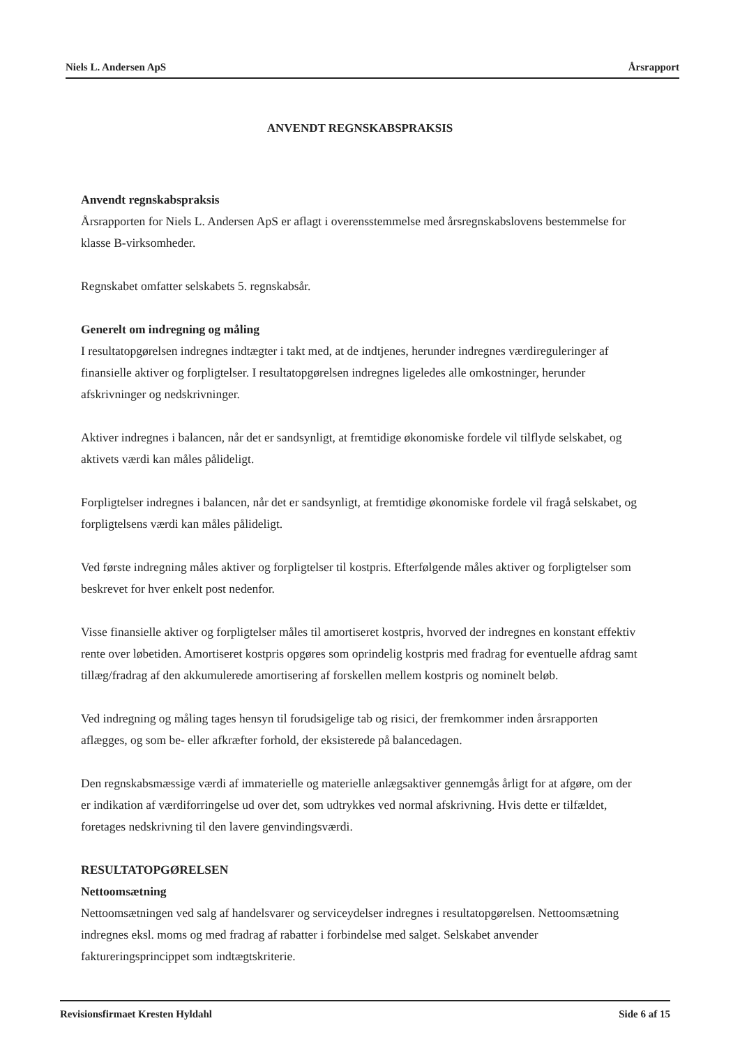Niels L. Andersen ApS Årsrapport
ANVENDT REGNSKABSPRAKSIS
Anvendt regnskabspraksis
Årsrapporten for Niels L. Andersen ApS er aflagt i overensstemmelse med årsregnskabslovens bestemmelse for klasse B-virksomheder.
Regnskabet omfatter selskabets 5. regnskabsår.
Generelt om indregning og måling
I resultatopgørelsen indregnes indtægter i takt med, at de indtjenes, herunder indregnes værdireguleringer af finansielle aktiver og forpligtelser. I resultatopgørelsen indregnes ligeledes alle omkostninger, herunder afskrivninger og nedskrivninger.
Aktiver indregnes i balancen, når det er sandsynligt, at fremtidige økonomiske fordele vil tilflyde selskabet, og aktivets værdi kan måles pålideligt.
Forpligtelser indregnes i balancen, når det er sandsynligt, at fremtidige økonomiske fordele vil fragå selskabet, og forpligtelsens værdi kan måles pålideligt.
Ved første indregning måles aktiver og forpligtelser til kostpris. Efterfølgende måles aktiver og forpligtelser som beskrevet for hver enkelt post nedenfor.
Visse finansielle aktiver og forpligtelser måles til amortiseret kostpris, hvorved der indregnes en konstant effektiv rente over løbetiden. Amortiseret kostpris opgøres som oprindelig kostpris med fradrag for eventuelle afdrag samt tillæg/fradrag af den akkumulerede amortisering af forskellen mellem kostpris og nominelt beløb.
Ved indregning og måling tages hensyn til forudsigelige tab og risici, der fremkommer inden årsrapporten aflægges, og som be- eller afkræfter forhold, der eksisterede på balancedagen.
Den regnskabsmæssige værdi af immaterielle og materielle anlægsaktiver gennemgås årligt for at afgøre, om der er indikation af værdiforringelse ud over det, som udtrykkes ved normal afskrivning. Hvis dette er tilfældet, foretages nedskrivning til den lavere genvindingsværdi.
RESULTATOPGØRELSEN
Nettoomsætning
Nettoomsætningen ved salg af handelsvarer og serviceydelser indregnes i resultatopgørelsen. Nettoomsætning indregnes eksl. moms og med fradrag af rabatter i forbindelse med salget. Selskabet anvender faktureringsprincippet som indtægtskriterie.
Revisionsfirmaet Kresten Hyldahl Side 6 af 15